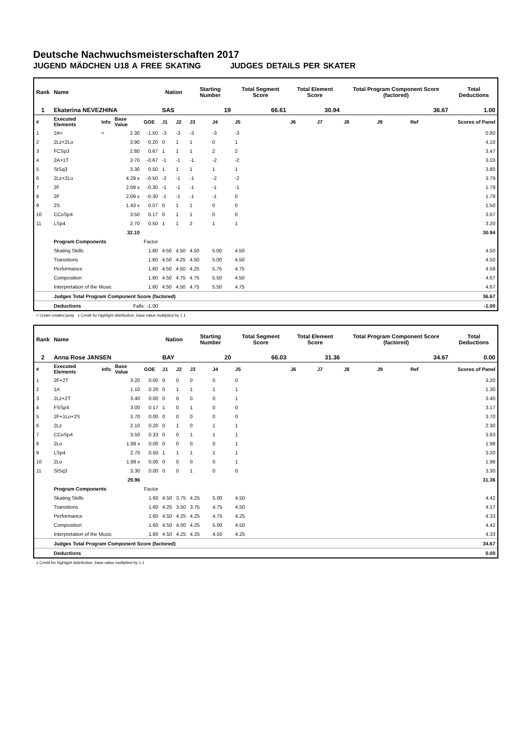Deutsche Nachwuchsmeisterschaften 2017
JUGEND MÄDCHEN U18 A FREE SKATING JUDGES DETAILS PER SKATER
| Rank | Name | | | | Nation | | Starting Number | | Total Segment Score | Total Element Score | | Total Program Component Score (factored) | | | Total Deductions |
| --- | --- | --- | --- | --- | --- | --- | --- | --- | --- | --- | --- | --- | --- | --- | --- |
| 1 | Ekaterina NEVEZHINA | | | | SAS | | 19 | | 66.61 | 30.94 | | 36.67 | | | 1.00 |
| # | Executed Elements | Info | Base Value | GOE | J1 | J2 | J3 | J4 | J5 | J6 | J7 | J8 | J9 | Ref | Scores of Panel |
| 1 | 2A< | < | 2.30 | -1.50 | -3 | -3 | -3 | -3 | -3 | | | | | | 0.80 |
| 2 | 2Lz+2Lo | | 3.90 | 0.20 | 0 | 1 | 1 | 0 | 1 | | | | | | 4.10 |
| 3 | FCSp3 | | 2.80 | 0.67 | 1 | 1 | 1 | 2 | 2 | | | | | | 3.47 |
| 4 | 2A+1T | | 3.70 | -0.67 | -1 | -1 | -1 | -2 | -2 | | | | | | 3.03 |
| 5 | StSq3 | | 3.30 | 0.50 | 1 | 1 | 1 | 1 | 1 | | | | | | 3.80 |
| 6 | 2Lz+2Lo | | 4.29 x | -0.50 | -2 | -1 | -1 | -2 | -2 | | | | | | 3.79 |
| 7 | 2F | | 2.09 x | -0.30 | -1 | -1 | -1 | -1 | -1 | | | | | | 1.79 |
| 8 | 2F | | 2.09 x | -0.30 | -1 | -1 | -1 | -1 | 0 | | | | | | 1.79 |
| 9 | 2S | | 1.43 x | 0.07 | 0 | 1 | 1 | 0 | 0 | | | | | | 1.50 |
| 10 | CCoSp4 | | 3.50 | 0.17 | 0 | 1 | 1 | 0 | 0 | | | | | | 3.67 |
| 11 | LSp4 | | 2.70 | 0.50 | 1 | 1 | 2 | 1 | 1 | | | | | | 3.20 |
| | | | 32.10 | | | | | | | | | | | | 30.94 |
| | Program Components | | | Factor | | | | | | | | | | | |
| | Skating Skills | | | 1.60 | 4.50 | 4.50 | 4.50 | 5.00 | 4.50 | | | | | | 4.50 |
| | Transitions | | | 1.60 | 4.50 | 4.25 | 4.50 | 5.00 | 4.50 | | | | | | 4.50 |
| | Performance | | | 1.60 | 4.50 | 4.50 | 4.25 | 5.75 | 4.75 | | | | | | 4.58 |
| | Composition | | | 1.60 | 4.50 | 4.75 | 4.75 | 5.50 | 4.50 | | | | | | 4.67 |
| | Interpretation of the Music | | | 1.60 | 4.50 | 4.50 | 4.75 | 5.50 | 4.75 | | | | | | 4.67 |
| | Judges Total Program Component Score (factored) | | | | | | | | | | | | | | 36.67 |
| | Deductions | | Falls: -1.00 | | | | | | | | | | | | -1.00 |
< Under-rotated jump x Credit for highlight distribution, base value multiplied by 1.1
| Rank | Name | | | | Nation | | Starting Number | | Total Segment Score | Total Element Score | | Total Program Component Score (factored) | | | Total Deductions |
| --- | --- | --- | --- | --- | --- | --- | --- | --- | --- | --- | --- | --- | --- | --- | --- |
| 2 | Anna Rose JANSEN | | | | BAY | | 20 | | 66.03 | 31.36 | | 34.67 | | | 0.00 |
| # | Executed Elements | Info | Base Value | GOE | J1 | J2 | J3 | J4 | J5 | J6 | J7 | J8 | J9 | Ref | Scores of Panel |
| 1 | 2F+2T | | 3.20 | 0.00 | 0 | 0 | 0 | 0 | 0 | | | | | | 3.20 |
| 2 | 1A | | 1.10 | 0.20 | 0 | 1 | 1 | 1 | 1 | | | | | | 1.30 |
| 3 | 2Lz+2T | | 3.40 | 0.00 | 0 | 0 | 0 | 0 | 1 | | | | | | 3.40 |
| 4 | FSSp4 | | 3.00 | 0.17 | 1 | 0 | 1 | 0 | 0 | | | | | | 3.17 |
| 5 | 2F+1Lo+2S | | 3.70 | 0.00 | 0 | 0 | 0 | 0 | 0 | | | | | | 3.70 |
| 6 | 2Lz | | 2.10 | 0.20 | 0 | 1 | 0 | 1 | 1 | | | | | | 2.30 |
| 7 | CCoSp4 | | 3.50 | 0.33 | 0 | 0 | 1 | 1 | 1 | | | | | | 3.83 |
| 8 | 2Lo | | 1.98 x | 0.00 | 0 | 0 | 0 | 0 | 1 | | | | | | 1.98 |
| 9 | LSp4 | | 2.70 | 0.50 | 1 | 1 | 1 | 1 | 1 | | | | | | 3.20 |
| 10 | 2Lo | | 1.98 x | 0.00 | 0 | 0 | 0 | 0 | 1 | | | | | | 1.98 |
| 11 | StSq3 | | 3.30 | 0.00 | 0 | 0 | 1 | 0 | 0 | | | | | | 3.30 |
| | | | 29.96 | | | | | | | | | | | | 31.36 |
| | Program Components | | | Factor | | | | | | | | | | | |
| | Skating Skills | | | 1.60 | 4.50 | 3.75 | 4.25 | 5.00 | 4.50 | | | | | | 4.42 |
| | Transitions | | | 1.60 | 4.25 | 3.50 | 3.75 | 4.75 | 4.50 | | | | | | 4.17 |
| | Performance | | | 1.60 | 4.50 | 4.25 | 4.25 | 4.75 | 4.25 | | | | | | 4.33 |
| | Composition | | | 1.60 | 4.50 | 4.00 | 4.25 | 5.00 | 4.50 | | | | | | 4.42 |
| | Interpretation of the Music | | | 1.60 | 4.50 | 4.25 | 4.25 | 4.50 | 4.25 | | | | | | 4.33 |
| | Judges Total Program Component Score (factored) | | | | | | | | | | | | | | 34.67 |
| | Deductions | | | | | | | | | | | | | | 0.00 |
x Credit for highlight distribution, base value multiplied by 1.1